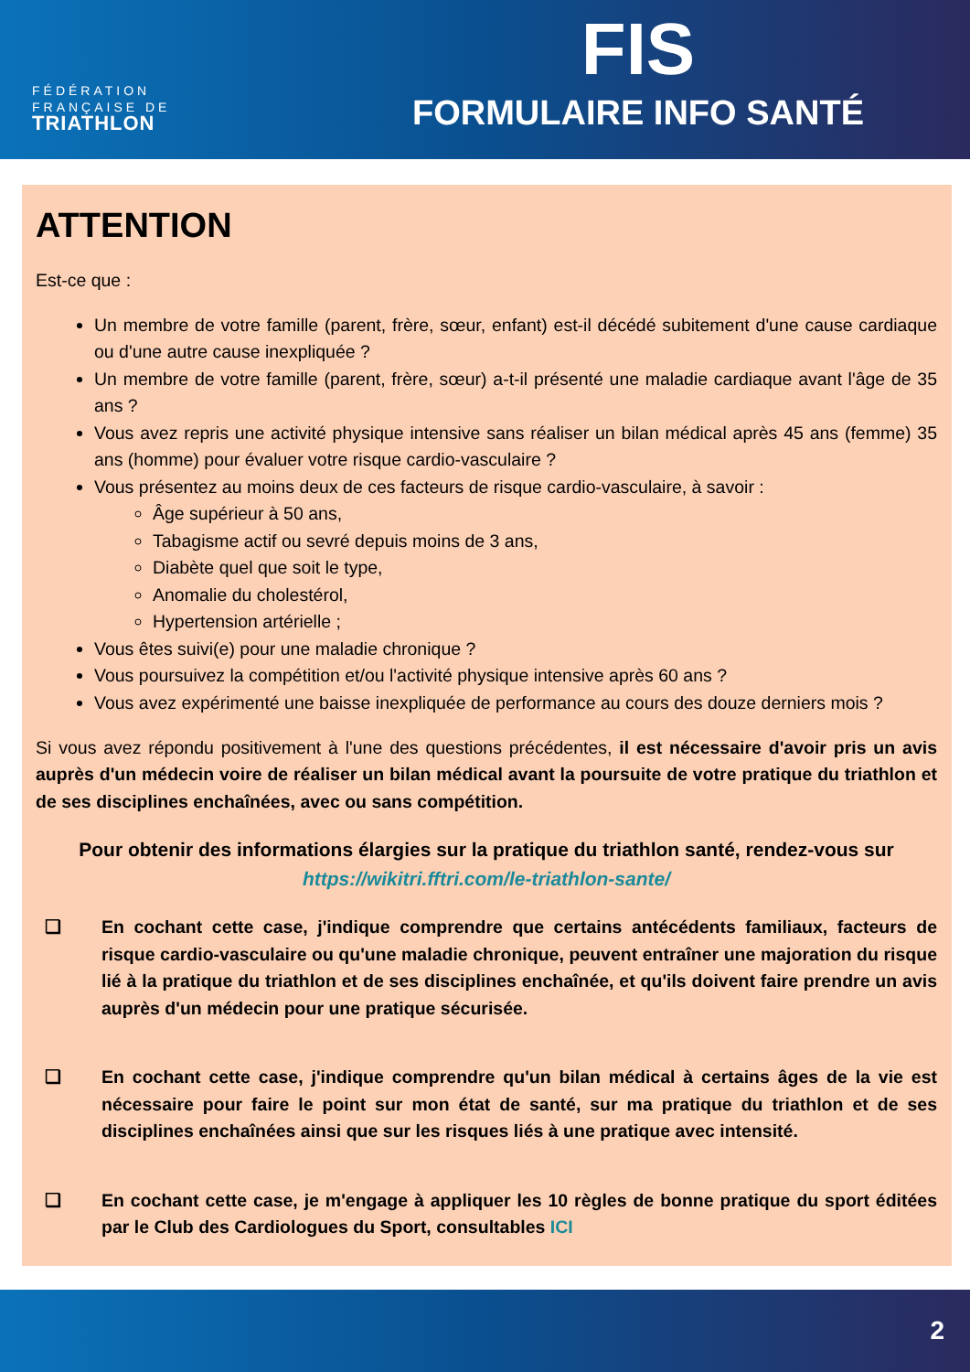FÉDÉRATION
FRANÇAISE DE
TRIATHLON
FIS
FORMULAIRE INFO SANTÉ
ATTENTION
Est-ce que :
Un membre de votre famille (parent, frère, sœur, enfant) est-il décédé subitement d'une cause cardiaque ou d'une autre cause inexpliquée ?
Un membre de votre famille (parent, frère, sœur) a-t-il présenté une maladie cardiaque avant l'âge de 35 ans ?
Vous avez repris une activité physique intensive sans réaliser un bilan médical après 45 ans (femme) 35 ans (homme) pour évaluer votre risque cardio-vasculaire ?
Vous présentez au moins deux de ces facteurs de risque cardio-vasculaire, à savoir :
Âge supérieur à 50 ans,
Tabagisme actif ou sevré depuis moins de 3 ans,
Diabète quel que soit le type,
Anomalie du cholestérol,
Hypertension artérielle ;
Vous êtes suivi(e) pour une maladie chronique ?
Vous poursuivez la compétition et/ou l'activité physique intensive après 60 ans ?
Vous avez expérimenté une baisse inexpliquée de performance au cours des douze derniers mois ?
Si vous avez répondu positivement à l'une des questions précédentes, il est nécessaire d'avoir pris un avis auprès d'un médecin voire de réaliser un bilan médical avant la poursuite de votre pratique du triathlon et de ses disciplines enchaînées, avec ou sans compétition.
Pour obtenir des informations élargies sur la pratique du triathlon santé, rendez-vous sur
https://wikitri.fftri.com/le-triathlon-sante/
❏ En cochant cette case, j'indique comprendre que certains antécédents familiaux, facteurs de risque cardio-vasculaire ou qu'une maladie chronique, peuvent entraîner une majoration du risque lié à la pratique du triathlon et de ses disciplines enchaînée, et qu'ils doivent faire prendre un avis auprès d'un médecin pour une pratique sécurisée.
❏ En cochant cette case, j'indique comprendre qu'un bilan médical à certains âges de la vie est nécessaire pour faire le point sur mon état de santé, sur ma pratique du triathlon et de ses disciplines enchaînées ainsi que sur les risques liés à une pratique avec intensité.
❏ En cochant cette case, je m'engage à appliquer les 10 règles de bonne pratique du sport éditées par le Club des Cardiologues du Sport, consultables ICI
2